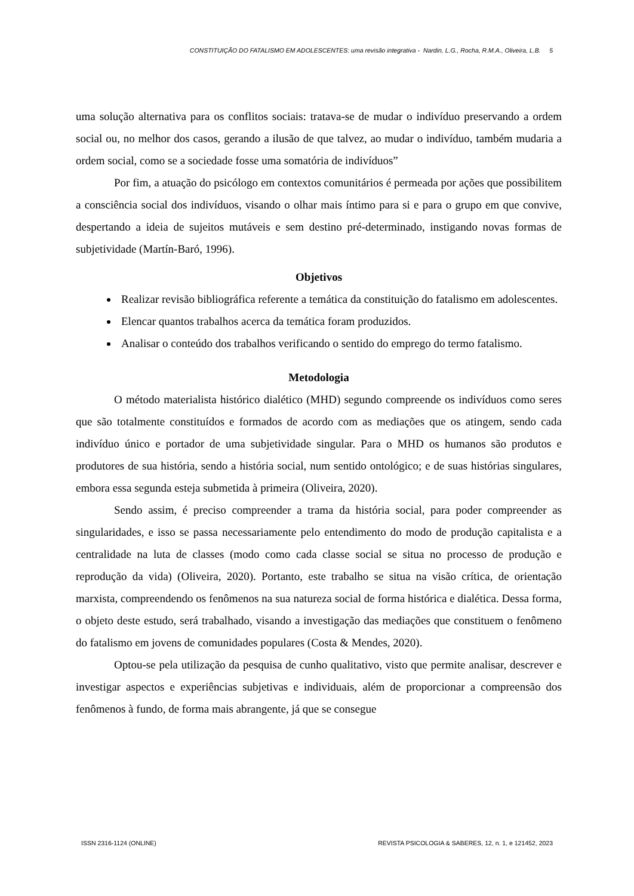CONSTITUIÇÃO DO FATALISMO EM ADOLESCENTES: uma revisão integrativa - Nardin, L.G., Rocha, R.M.A., Oliveira, L.B. 5
uma solução alternativa para os conflitos sociais: tratava-se de mudar o indivíduo preservando a ordem social ou, no melhor dos casos, gerando a ilusão de que talvez, ao mudar o indivíduo, também mudaria a ordem social, como se a sociedade fosse uma somatória de indivíduos”
Por fim, a atuação do psicólogo em contextos comunitários é permeada por ações que possibilitem a consciência social dos indivíduos, visando o olhar mais íntimo para si e para o grupo em que convive, despertando a ideia de sujeitos mutáveis e sem destino pré-determinado, instigando novas formas de subjetividade (Martín-Baró, 1996).
Objetivos
Realizar revisão bibliográfica referente a temática da constituição do fatalismo em adolescentes.
Elencar quantos trabalhos acerca da temática foram produzidos.
Analisar o conteúdo dos trabalhos verificando o sentido do emprego do termo fatalismo.
Metodologia
O método materialista histórico dialético (MHD) segundo compreende os indivíduos como seres que são totalmente constituídos e formados de acordo com as mediações que os atingem, sendo cada indivíduo único e portador de uma subjetividade singular. Para o MHD os humanos são produtos e produtores de sua história, sendo a história social, num sentido ontológico; e de suas histórias singulares, embora essa segunda esteja submetida à primeira (Oliveira, 2020).
Sendo assim, é preciso compreender a trama da história social, para poder compreender as singularidades, e isso se passa necessariamente pelo entendimento do modo de produção capitalista e a centralidade na luta de classes (modo como cada classe social se situa no processo de produção e reprodução da vida) (Oliveira, 2020). Portanto, este trabalho se situa na visão crítica, de orientação marxista, compreendendo os fenômenos na sua natureza social de forma histórica e dialética. Dessa forma, o objeto deste estudo, será trabalhado, visando a investigação das mediações que constituem o fenômeno do fatalismo em jovens de comunidades populares (Costa & Mendes, 2020).
Optou-se pela utilização da pesquisa de cunho qualitativo, visto que permite analisar, descrever e investigar aspectos e experiências subjetivas e individuais, além de proporcionar a compreensão dos fenômenos à fundo, de forma mais abrangente, já que se consegue
ISSN 2316-1124 (ONLINE) REVISTA PSICOLOGIA & SABERES, 12, n. 1, e 121452, 2023